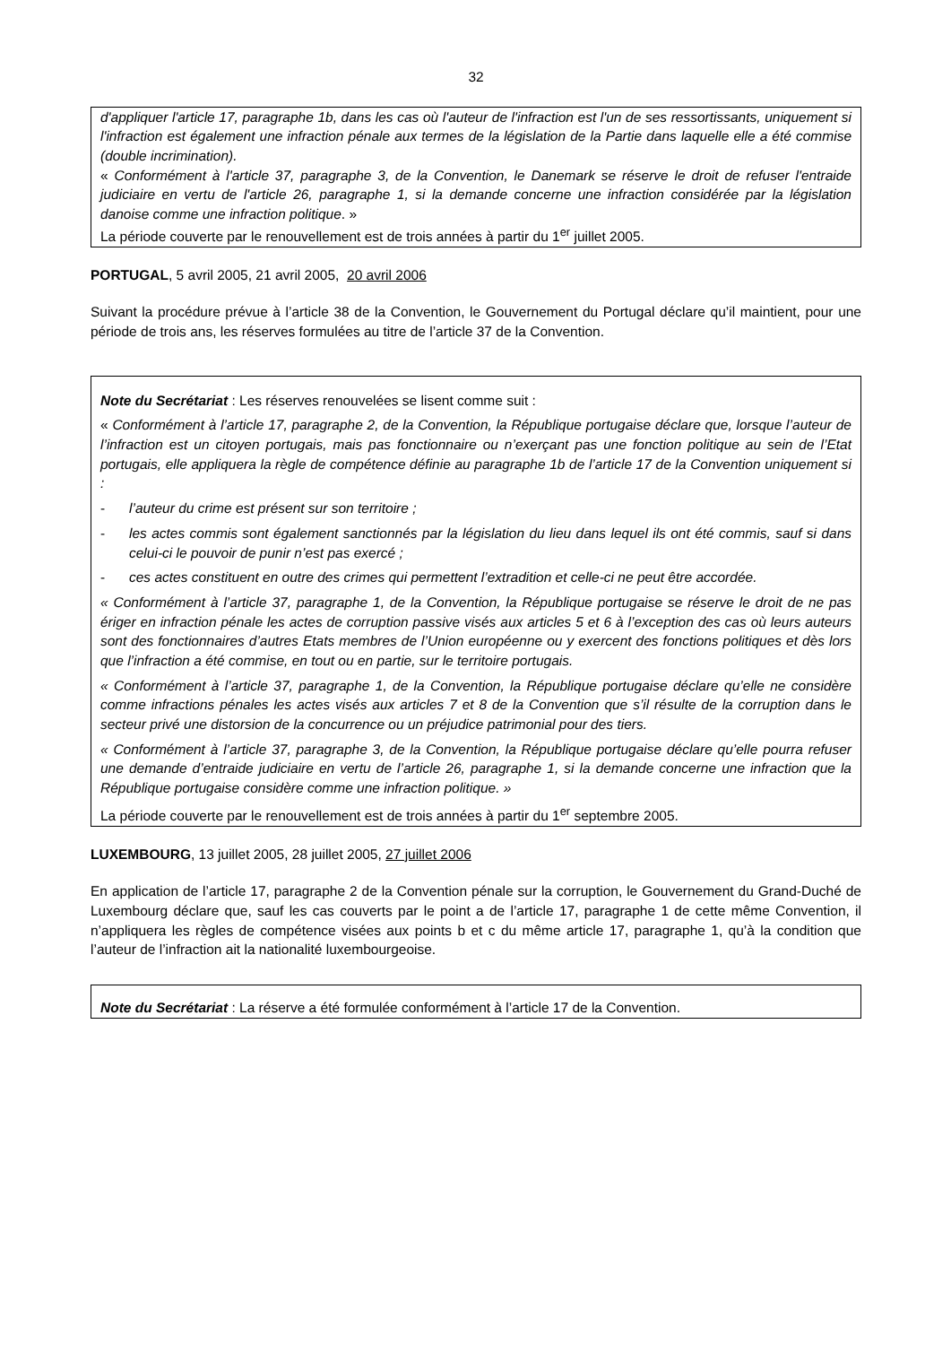32
d'appliquer l'article 17, paragraphe 1b, dans les cas où l'auteur de l'infraction est l'un de ses ressortissants, uniquement si l'infraction est également une infraction pénale aux termes de la législation de la Partie dans laquelle elle a été commise (double incrimination).
« Conformément à l'article 37, paragraphe 3, de la Convention, le Danemark se réserve le droit de refuser l'entraide judiciaire en vertu de l'article 26, paragraphe 1, si la demande concerne une infraction considérée par la législation danoise comme une infraction politique. »
La période couverte par le renouvellement est de trois années à partir du 1<sup>er</sup> juillet 2005.
PORTUGAL, 5 avril 2005, 21 avril 2005, 20 avril 2006
Suivant la procédure prévue à l’article 38 de la Convention, le Gouvernement du Portugal déclare qu’il maintient, pour une période de trois ans, les réserves formulées au titre de l’article 37 de la Convention.
Note du Secrétariat : Les réserves renouvelées se lisent comme suit :
« Conformément à l’article 17, paragraphe 2, de la Convention, la République portugaise déclare que, lorsque l’auteur de l’infraction est un citoyen portugais, mais pas fonctionnaire ou n’exerçant pas une fonction politique au sein de l’Etat portugais, elle appliquera la règle de compétence définie au paragraphe 1b de l’article 17 de la Convention uniquement si :
- l’auteur du crime est présent sur son territoire ;
- les actes commis sont également sanctionnés par la législation du lieu dans lequel ils ont été commis, sauf si dans celui-ci le pouvoir de punir n’est pas exercé ;
- ces actes constituent en outre des crimes qui permettent l’extradition et celle-ci ne peut être accordée.
« Conformément à l’article 37, paragraphe 1, de la Convention, la République portugaise se réserve le droit de ne pas ériger en infraction pénale les actes de corruption passive visés aux articles 5 et 6 à l’exception des cas où leurs auteurs sont des fonctionnaires d’autres Etats membres de l’Union européenne ou y exercent des fonctions politiques et dès lors que l’infraction a été commise, en tout ou en partie, sur le territoire portugais.
« Conformément à l’article 37, paragraphe 1, de la Convention, la République portugaise déclare qu’elle ne considère comme infractions pénales les actes visés aux articles 7 et 8 de la Convention que s’il résulte de la corruption dans le secteur privé une distorsion de la concurrence ou un préjudice patrimonial pour des tiers.
« Conformément à l’article 37, paragraphe 3, de la Convention, la République portugaise déclare qu’elle pourra refuser une demande d’entraide judiciaire en vertu de l’article 26, paragraphe 1, si la demande concerne une infraction que la République portugaise considère comme une infraction politique. »
La période couverte par le renouvellement est de trois années à partir du 1<sup>er</sup> septembre 2005.
LUXEMBOURG, 13 juillet 2005, 28 juillet 2005, 27 juillet 2006
En application de l’article 17, paragraphe 2 de la Convention pénale sur la corruption, le Gouvernement du Grand-Duché de Luxembourg déclare que, sauf les cas couverts par le point a de l’article 17, paragraphe 1 de cette même Convention, il n’appliquera les règles de compétence visées aux points b et c du même article 17, paragraphe 1, qu’à la condition que l’auteur de l’infraction ait la nationalité luxembourgeoise.
Note du Secrétariat : La réserve a été formulée conformément à l’article 17 de la Convention.